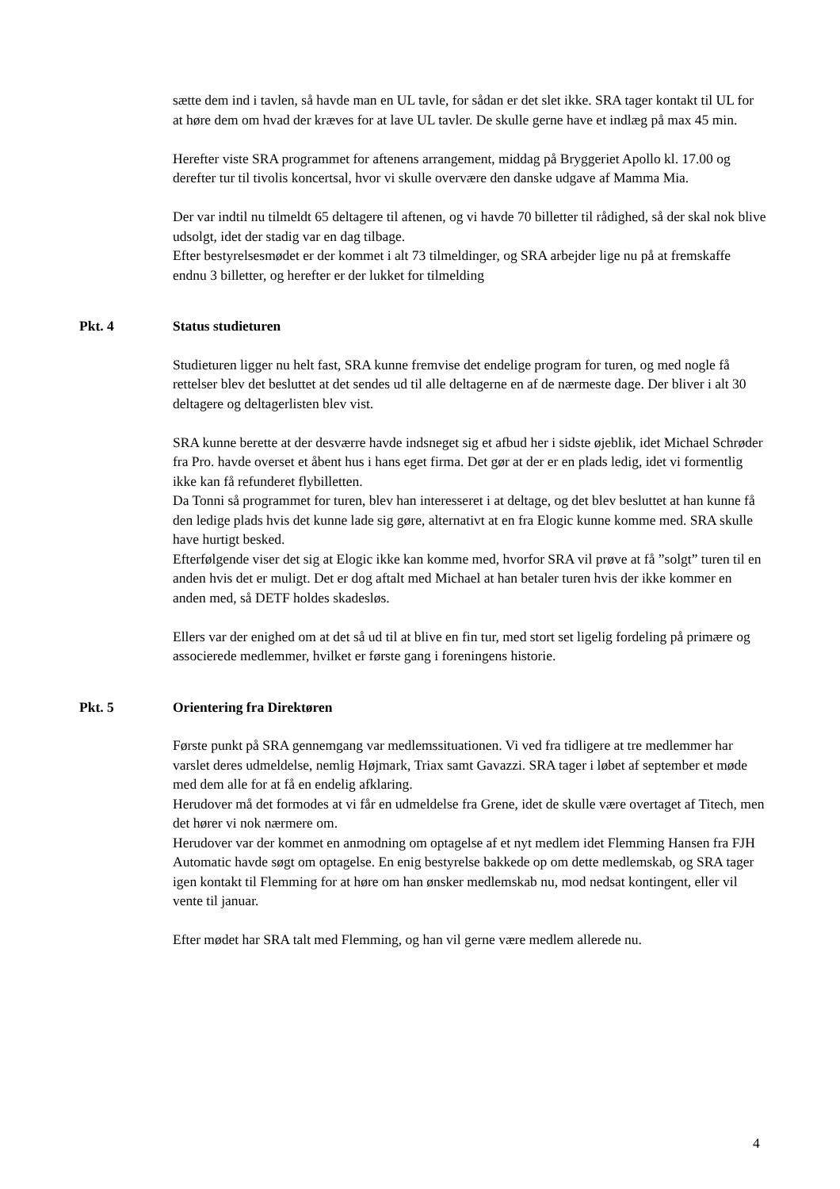sætte dem ind i tavlen, så havde man en UL tavle, for sådan er det slet ikke. SRA tager kontakt til UL for at høre dem om hvad der kræves for at lave UL tavler. De skulle gerne have et indlæg på max 45 min.
Herefter viste SRA programmet for aftenens arrangement, middag på Bryggeriet Apollo kl. 17.00 og derefter tur til tivolis koncertsal, hvor vi skulle overvære den danske udgave af Mamma Mia.
Der var indtil nu tilmeldt 65 deltagere til aftenen, og vi havde 70 billetter til rådighed, så der skal nok blive udsolgt, idet der stadig var en dag tilbage.
Efter bestyrelsesmødet er der kommet i alt 73 tilmeldinger, og SRA arbejder lige nu på at fremskaffe endnu 3 billetter, og herefter er der lukket for tilmelding
Pkt. 4 Status studieturen
Studieturen ligger nu helt fast, SRA kunne fremvise det endelige program for turen, og med nogle få rettelser blev det besluttet at det sendes ud til alle deltagerne en af de nærmeste dage. Der bliver i alt 30 deltagere og deltagerlisten blev vist.
SRA kunne berette at der desværre havde indsneget sig et afbud her i sidste øjeblik, idet Michael Schrøder fra Pro. havde overset et åbent hus i hans eget firma. Det gør at der er en plads ledig, idet vi formentlig ikke kan få refunderet flybilletten.
Da Tonni så programmet for turen, blev han interesseret i at deltage, og det blev besluttet at han kunne få den ledige plads hvis det kunne lade sig gøre, alternativt at en fra Elogic kunne komme med. SRA skulle have hurtigt besked.
Efterfølgende viser det sig at Elogic ikke kan komme med, hvorfor SRA vil prøve at få ”solgt” turen til en anden hvis det er muligt. Det er dog aftalt med Michael at han betaler turen hvis der ikke kommer en anden med, så DETF holdes skadesløs.
Ellers var der enighed om at det så ud til at blive en fin tur, med stort set ligelig fordeling på primære og associerede medlemmer, hvilket er første gang i foreningens historie.
Pkt. 5 Orientering fra Direktøren
Første punkt på SRA gennemgang var medlemssituationen. Vi ved fra tidligere at tre medlemmer har varslet deres udmeldelse, nemlig Højmark, Triax samt Gavazzi. SRA tager i løbet af september et møde med dem alle for at få en endelig afklaring.
Herudover må det formodes at vi får en udmeldelse fra Grene, idet de skulle være overtaget af Titech, men det hører vi nok nærmere om.
Herudover var der kommet en anmodning om optagelse af et nyt medlem idet Flemming Hansen fra FJH Automatic havde søgt om optagelse. En enig bestyrelse bakkede op om dette medlemskab, og SRA tager igen kontakt til Flemming for at høre om han ønsker medlemskab nu, mod nedsat kontingent, eller vil vente til januar.
Efter mødet har SRA talt med Flemming, og han vil gerne være medlem allerede nu.
4